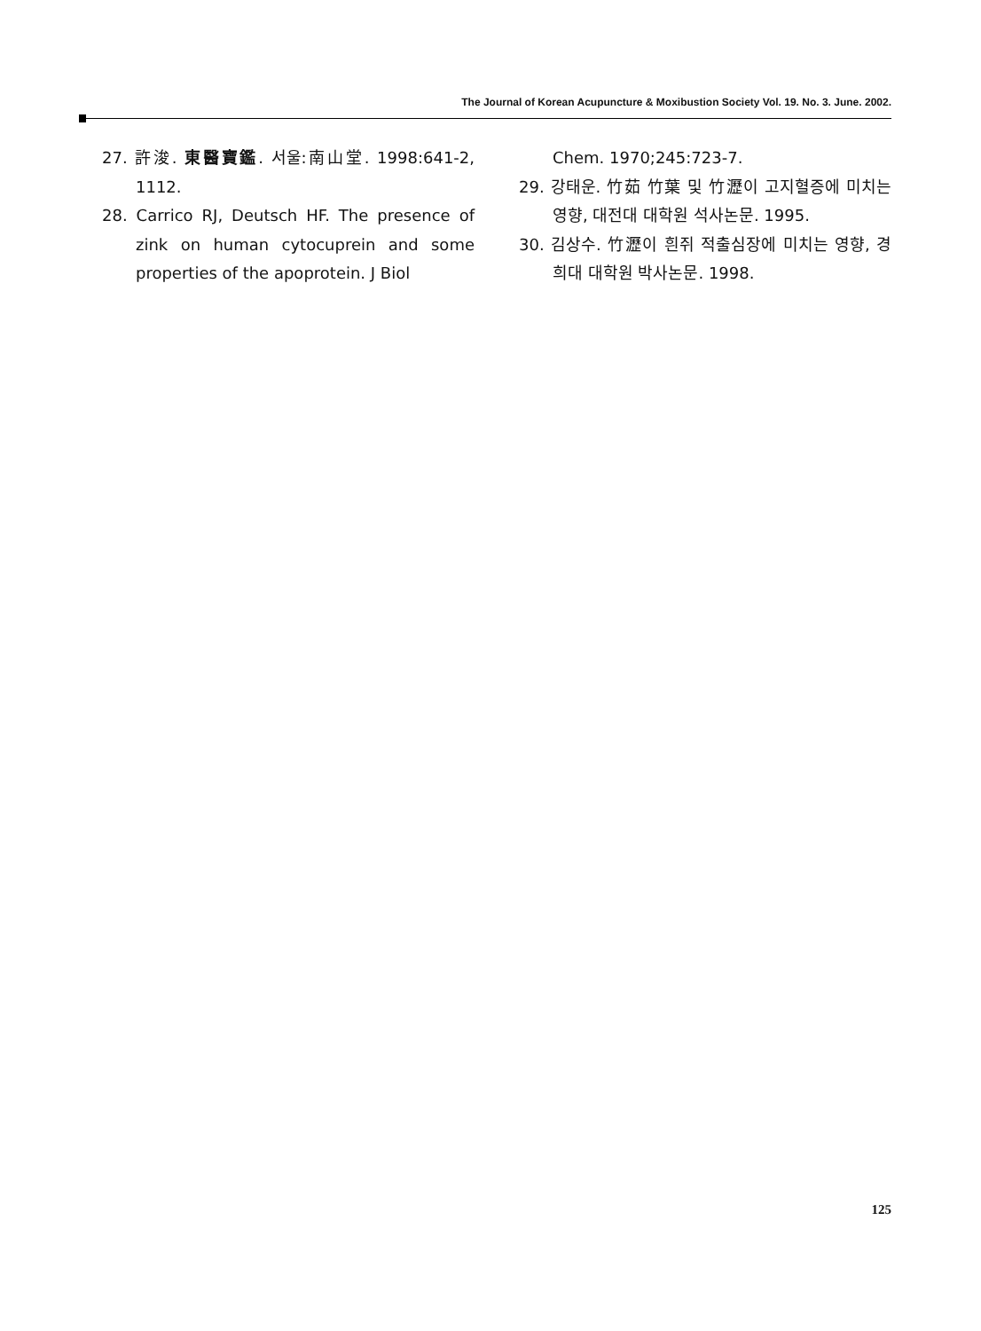The Journal of Korean Acupuncture & Moxibustion Society Vol. 19. No. 3. June. 2002.
27. 許浚. 東醫寶鑑. 서울:南山堂. 1998:641-2, 1112.
28. Carrico RJ, Deutsch HF. The presence of zink on human cytocuprein and some properties of the apoprotein. J Biol
Chem. 1970;245:723-7.
29. 강태운. 竹茹 竹葉 및 竹瀝이 고지혈증에 미치는 영향, 대전대 대학원 석사논문. 1995.
30. 김상수. 竹瀝이 흰쥐 적출심장에 미치는 영향, 경희대 대학원 박사논문. 1998.
125